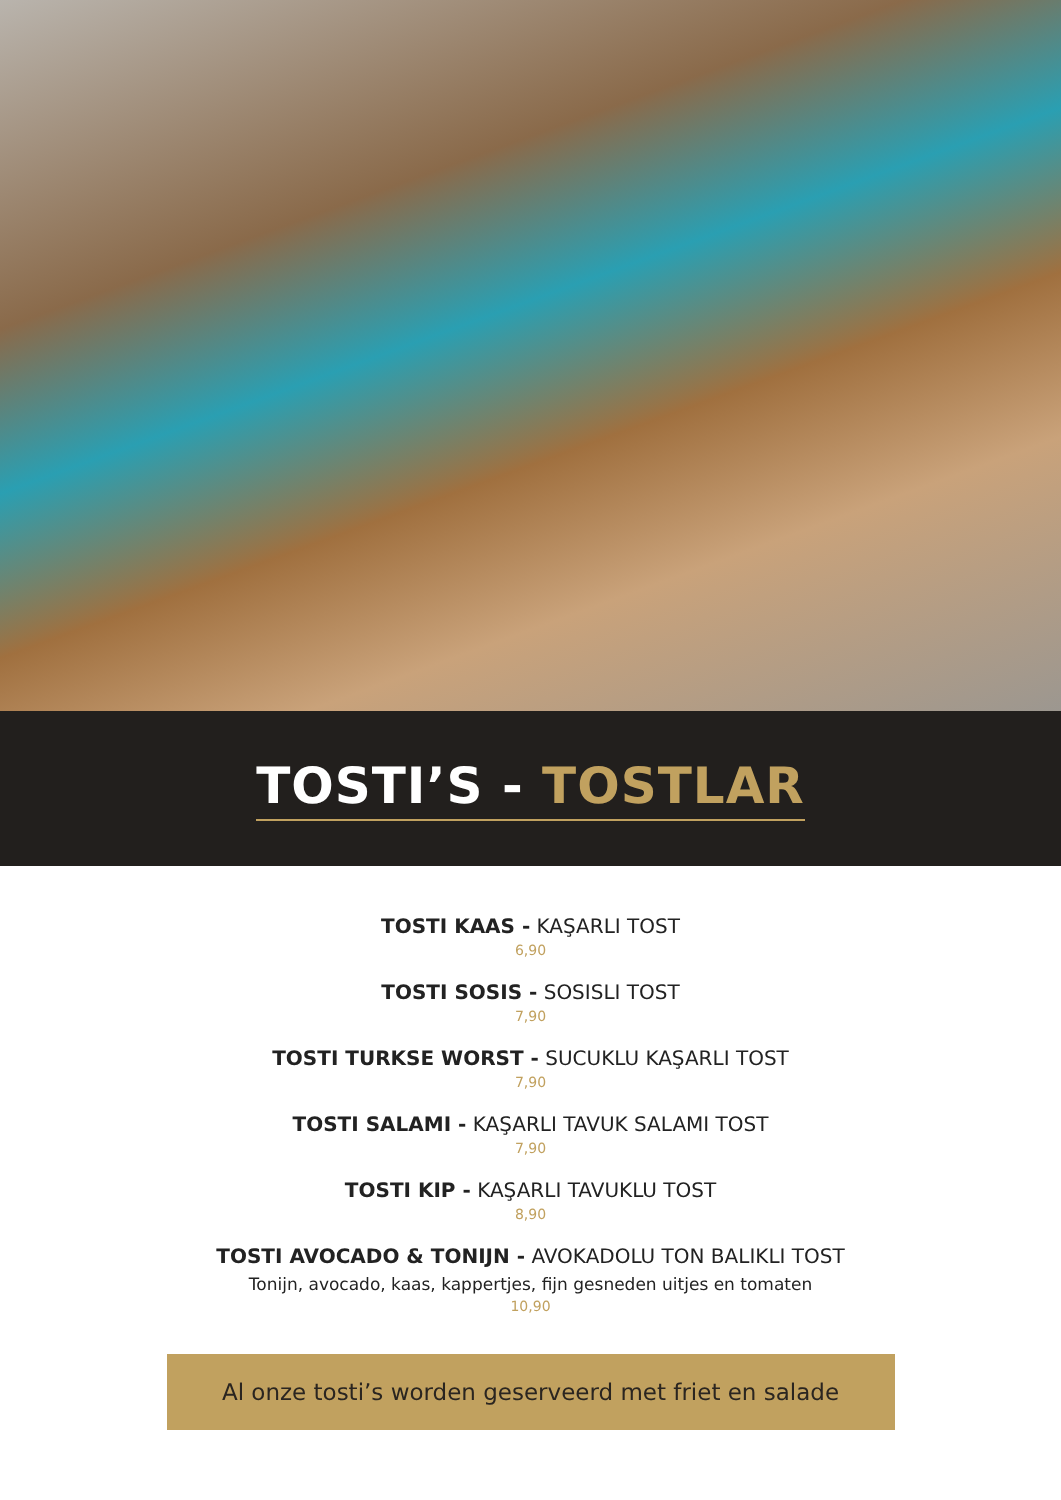TOSTI’S - TOSTLAR
TOSTI KAAS - KAŞARLI TOST
6,90
TOSTI SOSIS - SOSISLI TOST
7,90
TOSTI TURKSE WORST - SUCUKLU KAŞARLI TOST
7,90
TOSTI SALAMI - KAŞARLI TAVUK SALAMI TOST
7,90
TOSTI KIP - KAŞARLI TAVUKLU TOST
8,90
TOSTI AVOCADO & TONIJN - AVOKADOLU TON BALIKLI TOST
Tonijn, avocado, kaas, kappertjes, fijn gesneden uitjes en tomaten
10,90
Al onze tosti’s worden geserveerd met friet en salade